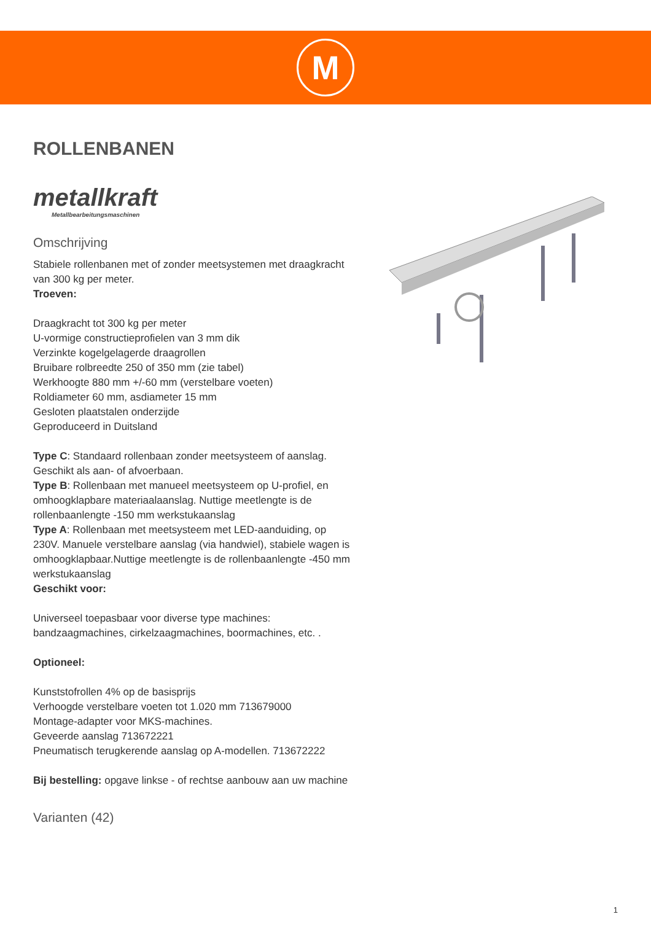M
ROLLENBANEN
metallkraft
Metallbearbeitungsmaschinen
Omschrijving
Stabiele rollenbanen met of zonder meetsystemen met draagkracht van 300 kg per meter.
Troeven:
Draagkracht tot 300 kg per meter
U-vormige constructieprofielen van 3 mm dik
Verzinkte kogelgelagerde draagrollen
Bruibare rolbreedte 250 of 350 mm (zie tabel)
Werkhoogte 880 mm +/-60 mm (verstelbare voeten)
Roldiameter 60 mm, asdiameter 15 mm
Gesloten plaatstalen onderzijde
Geproduceerd in Duitsland
Type C: Standaard rollenbaan zonder meetsysteem of aanslag. Geschikt als aan- of afvoerbaan.
Type B: Rollenbaan met manueel meetsysteem op U-profiel, en omhoogklapbare materiaalaanslag. Nuttige meetlengte is de rollenbaanlengte -150 mm werkstukaanslag
Type A: Rollenbaan met meetsysteem met LED-aanduiding, op 230V. Manuele verstelbare aanslag (via handwiel), stabiele wagen is omhoogklapbaar.Nuttige meetlengte is de rollenbaanlengte -450 mm werkstukaanslag
Geschikt voor:
Universeel toepasbaar voor diverse type machines: bandzaagmachines, cirkelzaagmachines, boormachines, etc. .
Optioneel:
Kunststofrollen 4% op de basisprijs
Verhoogde verstelbare voeten tot 1.020 mm 713679000
Montage-adapter voor MKS-machines.
Geveerde aanslag 713672221
Pneumatisch terugkerende aanslag op A-modellen. 713672222
Bij bestelling: opgave linkse - of rechtse aanbouw aan uw machine
Varianten (42)
1